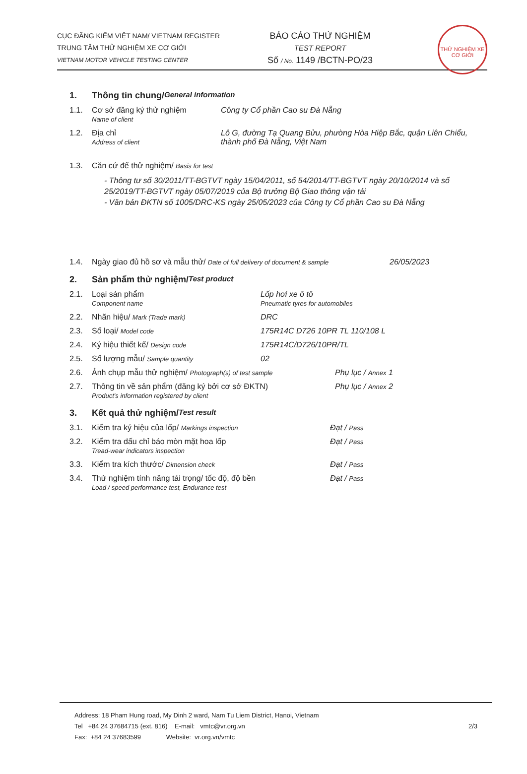CỤC ĐĂNG KIỂM VIỆT NAM/ VIETNAM REGISTER
TRUNG TÂM THỬ NGHIỆM XE CƠ GIỚI
VIETNAM MOTOR VEHICLE TESTING CENTER
BÁO CÁO THỬ NGHIỆM
TEST REPORT
Số / No. 1149 /BCTN-PO/23
THỬ NGHIỆM XE CƠ GIỚI
1. Thông tin chung/ General information
1.1. Cơ sở đăng ký thử nghiệm
Name of client Công ty Cổ phần Cao su Đà Nẵng
1.2. Địa chỉ
Address of client Lô G, đường Tạ Quang Bửu, phường Hòa Hiệp Bắc, quận Liên Chiểu, thành phố Đà Nẵng, Việt Nam
1.3. Căn cứ để thử nghiệm/ Basis for test
- Thông tư số 30/2011/TT-BGTVT ngày 15/04/2011, số 54/2014/TT-BGTVT ngày 20/10/2014 và số 25/2019/TT-BGTVT ngày 05/07/2019 của Bộ trưởng Bộ Giao thông vận tải
- Văn bản ĐKTN số 1005/DRC-KS ngày 25/05/2023 của Công ty Cổ phần Cao su Đà Nẵng
1.4. Ngày giao đủ hồ sơ và mẫu thử/ Date of full delivery of document & sample 26/05/2023
2. Sản phẩm thử nghiệm/ Test product
2.1. Loại sản phẩm
Component name Lốp hơi xe ô tô
Pneumatic tyres for automobiles
2.2. Nhãn hiệu/ Mark (Trade mark) DRC
2.3. Số loại/ Model code 175R14C D726 10PR TL 110/108 L
2.4. Ký hiệu thiết kế/ Design code 175R14C/D726/10PR/TL
2.5. Số lượng mẫu/ Sample quantity 02
2.6. Ảnh chụp mẫu thử nghiệm/ Photograph(s) of test sample Phụ lục / Annex 1
2.7. Thông tin về sản phẩm (đăng ký bởi cơ sở ĐKTN)
Product's information registered by client Phụ lục / Annex 2
3. Kết quả thử nghiệm/ Test result
3.1. Kiểm tra ký hiệu của lốp/ Markings inspection Đạt / Pass
3.2. Kiểm tra dấu chỉ báo mòn mặt hoa lốp
Tread-wear indicators inspection Đạt / Pass
3.3. Kiểm tra kích thước/ Dimension check Đạt / Pass
3.4. Thử nghiệm tính năng tải trọng/ tốc độ, độ bền
Load / speed performance test, Endurance test Đạt / Pass
Address: 18 Pham Hung road, My Dinh 2 ward, Nam Tu Liem District, Hanoi, Vietnam
Tel +84 24 37684715 (ext. 816) E-mail: vmtc@vr.org.vn
Fax: +84 24 37683599 Website: vr.org.vn/vmtc
2/3